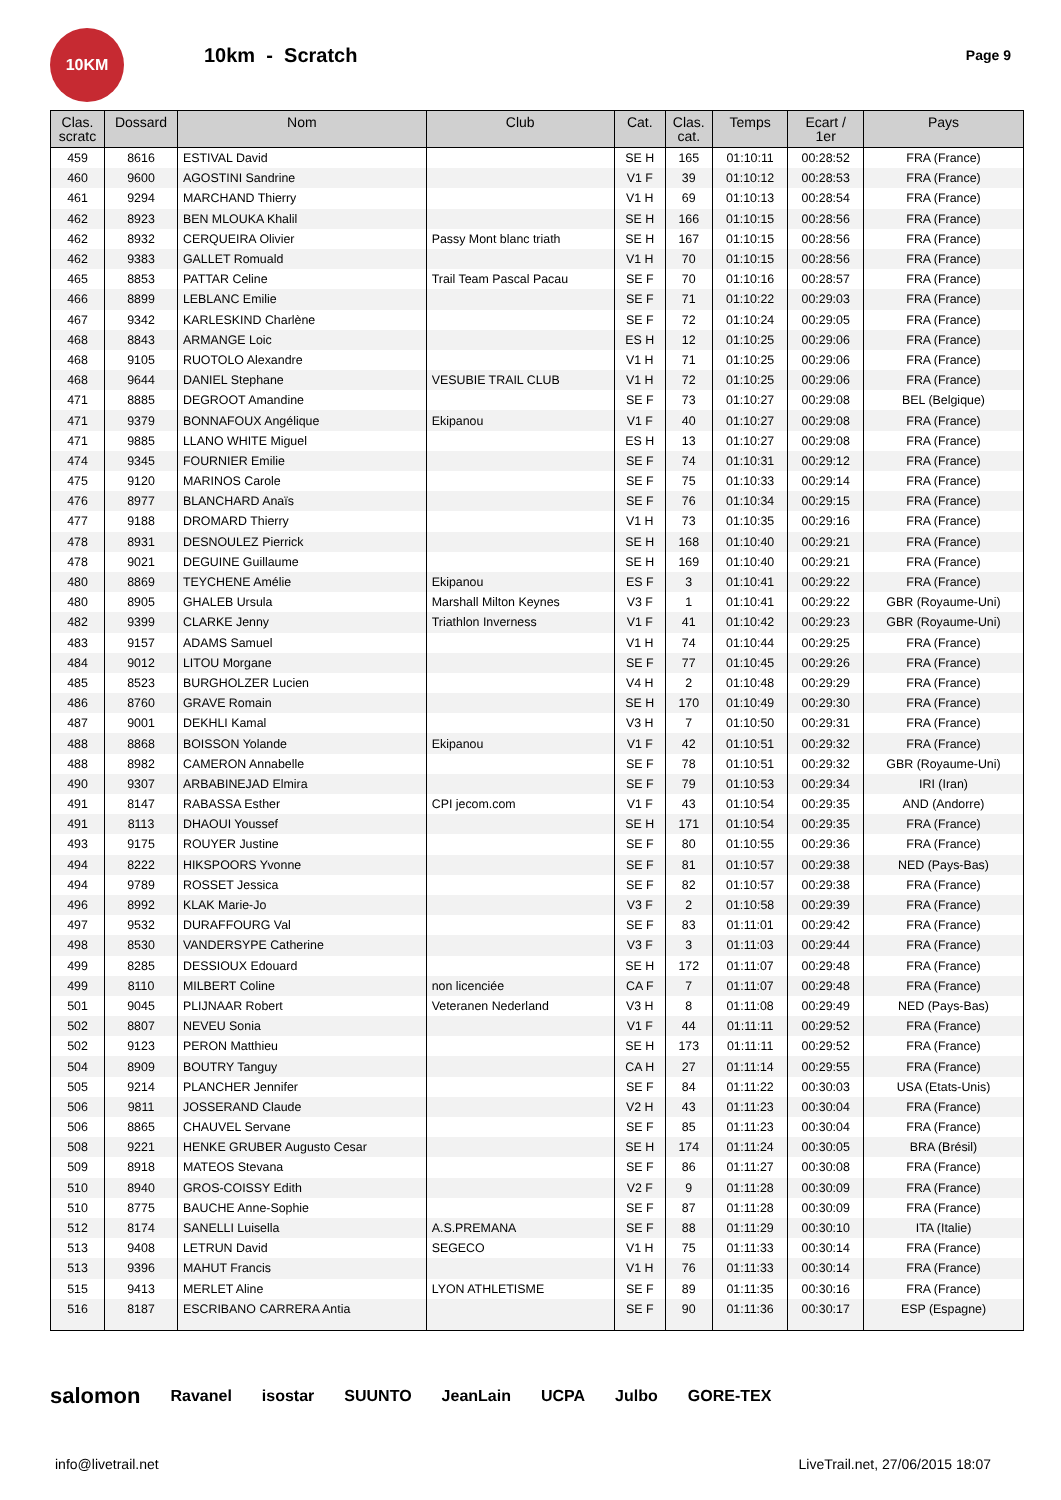10KM
10km - Scratch
Page 9
| Clas. scratc | Dossard | Nom | Club | Cat. | Clas. cat. | Temps | Ecart / 1er | Pays |
| --- | --- | --- | --- | --- | --- | --- | --- | --- |
| 459 | 8616 | ESTIVAL David | | SE H | 165 | 01:10:11 | 00:28:52 | FRA (France) |
| 460 | 9600 | AGOSTINI Sandrine | | V1 F | 39 | 01:10:12 | 00:28:53 | FRA (France) |
| 461 | 9294 | MARCHAND Thierry | | V1 H | 69 | 01:10:13 | 00:28:54 | FRA (France) |
| 462 | 8923 | BEN MLOUKA Khalil | | SE H | 166 | 01:10:15 | 00:28:56 | FRA (France) |
| 462 | 8932 | CERQUEIRA Olivier | Passy Mont blanc triath | SE H | 167 | 01:10:15 | 00:28:56 | FRA (France) |
| 462 | 9383 | GALLET Romuald | | V1 H | 70 | 01:10:15 | 00:28:56 | FRA (France) |
| 465 | 8853 | PATTAR Celine | Trail Team Pascal Pacau | SE F | 70 | 01:10:16 | 00:28:57 | FRA (France) |
| 466 | 8899 | LEBLANC Emilie | | SE F | 71 | 01:10:22 | 00:29:03 | FRA (France) |
| 467 | 9342 | KARLESKIND Charlène | | SE F | 72 | 01:10:24 | 00:29:05 | FRA (France) |
| 468 | 8843 | ARMANGE Loic | | ES H | 12 | 01:10:25 | 00:29:06 | FRA (France) |
| 468 | 9105 | RUOTOLO Alexandre | | V1 H | 71 | 01:10:25 | 00:29:06 | FRA (France) |
| 468 | 9644 | DANIEL Stephane | VESUBIE TRAIL CLUB | V1 H | 72 | 01:10:25 | 00:29:06 | FRA (France) |
| 471 | 8885 | DEGROOT Amandine | | SE F | 73 | 01:10:27 | 00:29:08 | BEL (Belgique) |
| 471 | 9379 | BONNAFOUX Angélique | Ekipanou | V1 F | 40 | 01:10:27 | 00:29:08 | FRA (France) |
| 471 | 9885 | LLANO WHITE Miguel | | ES H | 13 | 01:10:27 | 00:29:08 | FRA (France) |
| 474 | 9345 | FOURNIER Emilie | | SE F | 74 | 01:10:31 | 00:29:12 | FRA (France) |
| 475 | 9120 | MARINOS Carole | | SE F | 75 | 01:10:33 | 00:29:14 | FRA (France) |
| 476 | 8977 | BLANCHARD Anaïs | | SE F | 76 | 01:10:34 | 00:29:15 | FRA (France) |
| 477 | 9188 | DROMARD Thierry | | V1 H | 73 | 01:10:35 | 00:29:16 | FRA (France) |
| 478 | 8931 | DESNOULEZ Pierrick | | SE H | 168 | 01:10:40 | 00:29:21 | FRA (France) |
| 478 | 9021 | DEGUINE Guillaume | | SE H | 169 | 01:10:40 | 00:29:21 | FRA (France) |
| 480 | 8869 | TEYCHENE Amélie | Ekipanou | ES F | 3 | 01:10:41 | 00:29:22 | FRA (France) |
| 480 | 8905 | GHALEB Ursula | Marshall Milton Keynes | V3 F | 1 | 01:10:41 | 00:29:22 | GBR (Royaume-Uni) |
| 482 | 9399 | CLARKE Jenny | Triathlon Inverness | V1 F | 41 | 01:10:42 | 00:29:23 | GBR (Royaume-Uni) |
| 483 | 9157 | ADAMS Samuel | | V1 H | 74 | 01:10:44 | 00:29:25 | FRA (France) |
| 484 | 9012 | LITOU Morgane | | SE F | 77 | 01:10:45 | 00:29:26 | FRA (France) |
| 485 | 8523 | BURGHOLZER Lucien | | V4 H | 2 | 01:10:48 | 00:29:29 | FRA (France) |
| 486 | 8760 | GRAVE Romain | | SE H | 170 | 01:10:49 | 00:29:30 | FRA (France) |
| 487 | 9001 | DEKHLI Kamal | | V3 H | 7 | 01:10:50 | 00:29:31 | FRA (France) |
| 488 | 8868 | BOISSON Yolande | Ekipanou | V1 F | 42 | 01:10:51 | 00:29:32 | FRA (France) |
| 488 | 8982 | CAMERON Annabelle | | SE F | 78 | 01:10:51 | 00:29:32 | GBR (Royaume-Uni) |
| 490 | 9307 | ARBABINEJAD Elmira | | SE F | 79 | 01:10:53 | 00:29:34 | IRI (Iran) |
| 491 | 8147 | RABASSA Esther | CPI jecom.com | V1 F | 43 | 01:10:54 | 00:29:35 | AND (Andorre) |
| 491 | 8113 | DHAOUI Youssef | | SE H | 171 | 01:10:54 | 00:29:35 | FRA (France) |
| 493 | 9175 | ROUYER Justine | | SE F | 80 | 01:10:55 | 00:29:36 | FRA (France) |
| 494 | 8222 | HIKSPOORS Yvonne | | SE F | 81 | 01:10:57 | 00:29:38 | NED (Pays-Bas) |
| 494 | 9789 | ROSSET Jessica | | SE F | 82 | 01:10:57 | 00:29:38 | FRA (France) |
| 496 | 8992 | KLAK Marie-Jo | | V3 F | 2 | 01:10:58 | 00:29:39 | FRA (France) |
| 497 | 9532 | DURAFFOURG Val | | SE F | 83 | 01:11:01 | 00:29:42 | FRA (France) |
| 498 | 8530 | VANDERSYPE Catherine | | V3 F | 3 | 01:11:03 | 00:29:44 | FRA (France) |
| 499 | 8285 | DESSIOUX Edouard | | SE H | 172 | 01:11:07 | 00:29:48 | FRA (France) |
| 499 | 8110 | MILBERT Coline | non licenciée | CA F | 7 | 01:11:07 | 00:29:48 | FRA (France) |
| 501 | 9045 | PLIJNAAR Robert | Veteranen Nederland | V3 H | 8 | 01:11:08 | 00:29:49 | NED (Pays-Bas) |
| 502 | 8807 | NEVEU Sonia | | V1 F | 44 | 01:11:11 | 00:29:52 | FRA (France) |
| 502 | 9123 | PERON Matthieu | | SE H | 173 | 01:11:11 | 00:29:52 | FRA (France) |
| 504 | 8909 | BOUTRY Tanguy | | CA H | 27 | 01:11:14 | 00:29:55 | FRA (France) |
| 505 | 9214 | PLANCHER Jennifer | | SE F | 84 | 01:11:22 | 00:30:03 | USA (Etats-Unis) |
| 506 | 9811 | JOSSERAND Claude | | V2 H | 43 | 01:11:23 | 00:30:04 | FRA (France) |
| 506 | 8865 | CHAUVEL Servane | | SE F | 85 | 01:11:23 | 00:30:04 | FRA (France) |
| 508 | 9221 | HENKE GRUBER Augusto Cesar | | SE H | 174 | 01:11:24 | 00:30:05 | BRA (Brésil) |
| 509 | 8918 | MATEOS Stevana | | SE F | 86 | 01:11:27 | 00:30:08 | FRA (France) |
| 510 | 8940 | GROS-COISSY Edith | | V2 F | 9 | 01:11:28 | 00:30:09 | FRA (France) |
| 510 | 8775 | BAUCHE Anne-Sophie | | SE F | 87 | 01:11:28 | 00:30:09 | FRA (France) |
| 512 | 8174 | SANELLI Luisella | A.S.PREMANA | SE F | 88 | 01:11:29 | 00:30:10 | ITA (Italie) |
| 513 | 9408 | LETRUN David | SEGECO | V1 H | 75 | 01:11:33 | 00:30:14 | FRA (France) |
| 513 | 9396 | MAHUT Francis | | V1 H | 76 | 01:11:33 | 00:30:14 | FRA (France) |
| 515 | 9413 | MERLET Aline | LYON ATHLETISME | SE F | 89 | 01:11:35 | 00:30:16 | FRA (France) |
| 516 | 8187 | ESCRIBANO CARRERA Antia | | SE F | 90 | 01:11:36 | 00:30:17 | ESP (Espagne) |
salomon Ravanel isostar SUUNTO JeanLain UCPA Julbo GORE-TEX
info@livetrail.net LiveTrail.net, 27/06/2015 18:07